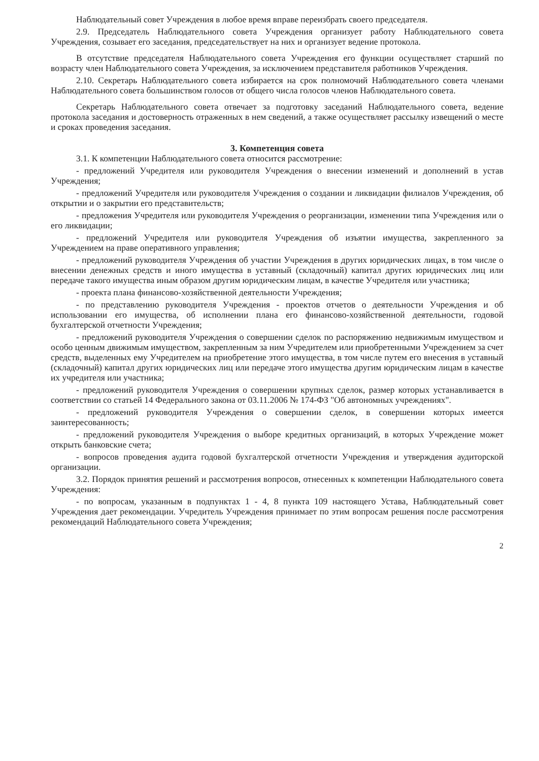Наблюдательный совет Учреждения в любое время вправе переизбрать своего председателя.
2.9. Председатель Наблюдательного совета Учреждения организует работу Наблюдательного совета Учреждения, созывает его заседания, председательствует на них и организует ведение протокола.
В отсутствие председателя Наблюдательного совета Учреждения его функции осуществляет старший по возрасту член Наблюдательного совета Учреждения, за исключением представителя работников Учреждения.
2.10. Секретарь Наблюдательного совета избирается на срок полномочий Наблюдательного совета членами Наблюдательного совета большинством голосов от общего числа голосов членов Наблюдательного совета.
Секретарь Наблюдательного совета отвечает за подготовку заседаний Наблюдательного совета, ведение протокола заседания и достоверность отраженных в нем сведений, а также осуществляет рассылку извещений о месте и сроках проведения заседания.
3. Компетенция совета
3.1. К компетенции Наблюдательного совета относится рассмотрение:
- предложений Учредителя или руководителя Учреждения о внесении изменений и дополнений в устав Учреждения;
- предложений Учредителя или руководителя Учреждения о создании и ликвидации филиалов Учреждения, об открытии и о закрытии его представительств;
- предложения Учредителя или руководителя Учреждения о реорганизации, изменении типа Учреждения или о его ликвидации;
- предложений Учредителя или руководителя Учреждения об изъятии имущества, закрепленного за Учреждением на праве оперативного управления;
- предложений руководителя Учреждения об участии Учреждения в других юридических лицах, в том числе о внесении денежных средств и иного имущества в уставный (складочный) капитал других юридических лиц или передаче такого имущества иным образом другим юридическим лицам, в качестве Учредителя или участника;
- проекта плана финансово-хозяйственной деятельности Учреждения;
- по представлению руководителя Учреждения - проектов отчетов о деятельности Учреждения и об использовании его имущества, об исполнении плана его финансово-хозяйственной деятельности, годовой бухгалтерской отчетности Учреждения;
- предложений руководителя Учреждения о совершении сделок по распоряжению недвижимым имуществом и особо ценным движимым имуществом, закрепленным за ним Учредителем или приобретенными Учреждением за счет средств, выделенных ему Учредителем на приобретение этого имущества, в том числе путем его внесения в уставный (складочный) капитал других юридических лиц или передаче этого имущества другим юридическим лицам в качестве их учредителя или участника;
- предложений руководителя Учреждения о совершении крупных сделок, размер которых устанавливается в соответствии со статьей 14 Федерального закона от 03.11.2006 № 174-ФЗ "Об автономных учреждениях".
- предложений руководителя Учреждения о совершении сделок, в совершении которых имеется заинтересованность;
- предложений руководителя Учреждения о выборе кредитных организаций, в которых Учреждение может открыть банковские счета;
- вопросов проведения аудита годовой бухгалтерской отчетности Учреждения и утверждения аудиторской организации.
3.2. Порядок принятия решений и рассмотрения вопросов, отнесенных к компетенции Наблюдательного совета Учреждения:
- по вопросам, указанным в подпунктах 1 - 4, 8 пункта 109 настоящего Устава, Наблюдательный совет Учреждения дает рекомендации. Учредитель Учреждения принимает по этим вопросам решения после рассмотрения рекомендаций Наблюдательного совета Учреждения;
2